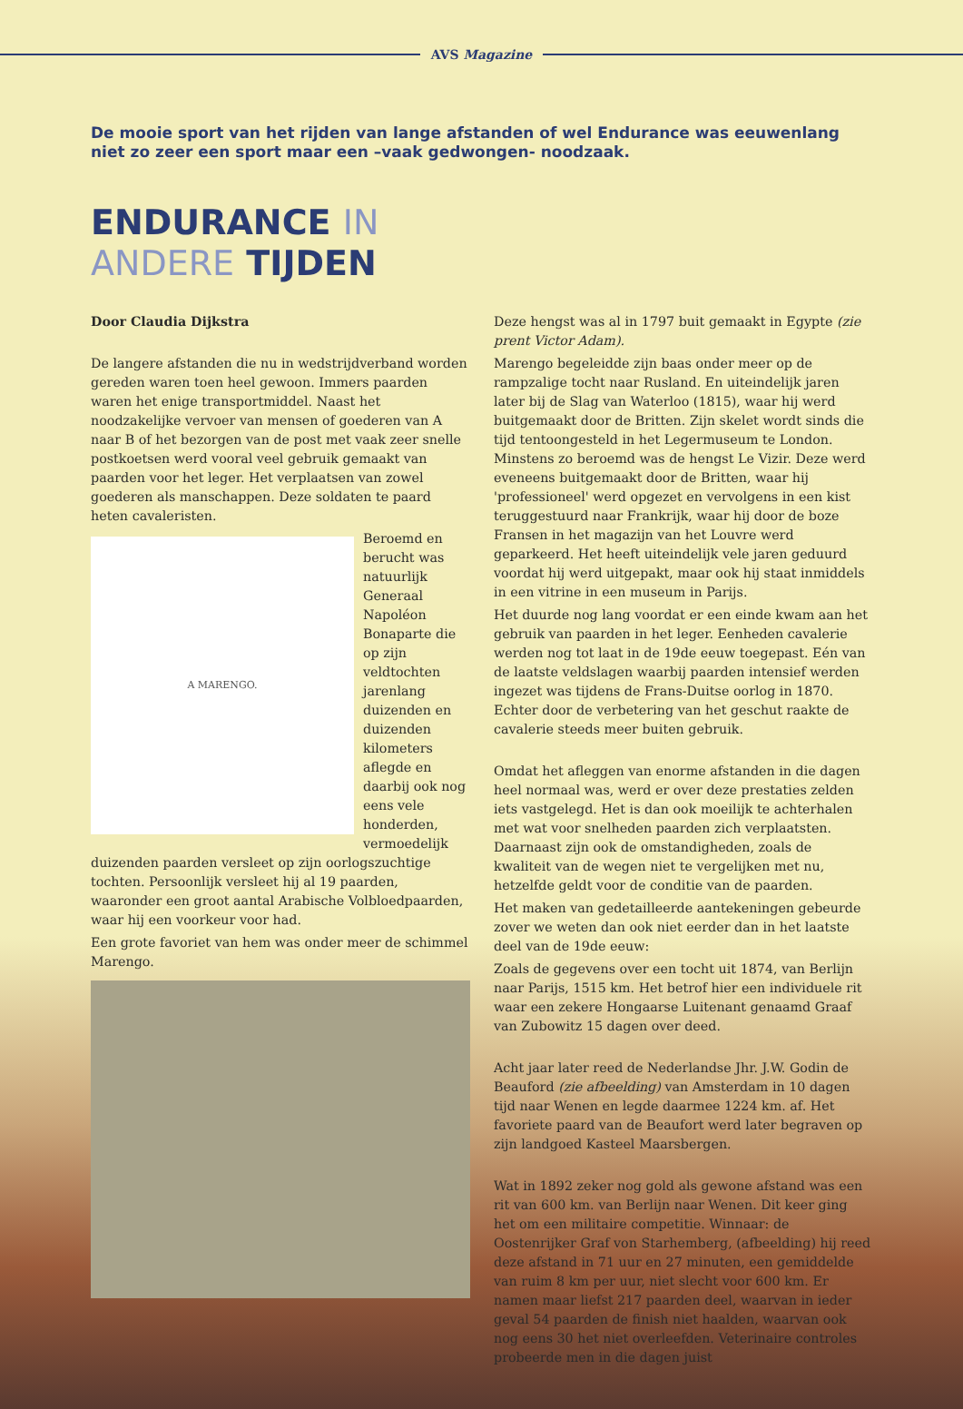AVS Magazine
De mooie sport van het rijden van lange afstanden of wel Endurance was eeuwenlang niet zo zeer een sport maar een –vaak gedwongen- noodzaak.
ENDURANCE IN
ANDERE TIJDEN
Door Claudia Dijkstra
De langere afstanden die nu in wedstrijdverband worden gereden waren toen heel gewoon. Immers paarden waren het enige transportmiddel. Naast het noodzakelijke vervoer van mensen of goederen van A naar B of het bezorgen van de post met vaak zeer snelle postkoetsen werd vooral veel gebruik gemaakt van paarden voor het leger. Het verplaatsen van zowel goederen als manschappen. Deze soldaten te paard heten cavaleristen.
A MARENGO.
Beroemd en berucht was natuurlijk Generaal Napoléon Bonaparte die op zijn veldtochten jarenlang duizenden en duizenden kilometers aflegde en daarbij ook nog eens vele honderden, vermoedelijk duizenden paarden versleet op zijn oorlogszuchtige tochten. Persoonlijk versleet hij al 19 paarden, waaronder een groot aantal Arabische Volbloedpaarden, waar hij een voorkeur voor had.
Een grote favoriet van hem was onder meer de schimmel Marengo.
Deze hengst was al in 1797 buit gemaakt in Egypte (zie prent Victor Adam).
Marengo begeleidde zijn baas onder meer op de rampzalige tocht naar Rusland. En uiteindelijk jaren later bij de Slag van Waterloo (1815), waar hij werd buitgemaakt door de Britten. Zijn skelet wordt sinds die tijd tentoongesteld in het Legermuseum te London. Minstens zo beroemd was de hengst Le Vizir. Deze werd eveneens buitgemaakt door de Britten, waar hij 'professioneel' werd opgezet en vervolgens in een kist teruggestuurd naar Frankrijk, waar hij door de boze Fransen in het magazijn van het Louvre werd geparkeerd. Het heeft uiteindelijk vele jaren geduurd voordat hij werd uitgepakt, maar ook hij staat inmiddels in een vitrine in een museum in Parijs.
Het duurde nog lang voordat er een einde kwam aan het gebruik van paarden in het leger. Eenheden cavalerie werden nog tot laat in de 19de eeuw toegepast. Eén van de laatste veldslagen waarbij paarden intensief werden ingezet was tijdens de Frans-Duitse oorlog in 1870. Echter door de verbetering van het geschut raakte de cavalerie steeds meer buiten gebruik.
Omdat het afleggen van enorme afstanden in die dagen heel normaal was, werd er over deze prestaties zelden iets vastgelegd. Het is dan ook moeilijk te achterhalen met wat voor snelheden paarden zich verplaatsten. Daarnaast zijn ook de omstandigheden, zoals de kwaliteit van de wegen niet te vergelijken met nu, hetzelfde geldt voor de conditie van de paarden.
Het maken van gedetailleerde aantekeningen gebeurde zover we weten dan ook niet eerder dan in het laatste deel van de 19de eeuw:
Zoals de gegevens over een tocht uit 1874, van Berlijn naar Parijs, 1515 km. Het betrof hier een individuele rit waar een zekere Hongaarse Luitenant genaamd Graaf van Zubowitz 15 dagen over deed.
Acht jaar later reed de Nederlandse Jhr. J.W. Godin de Beauford (zie afbeelding) van Amsterdam in 10 dagen tijd naar Wenen en legde daarmee 1224 km. af. Het favoriete paard van de Beaufort werd later begraven op zijn landgoed Kasteel Maarsbergen.
Wat in 1892 zeker nog gold als gewone afstand was een rit van 600 km. van Berlijn naar Wenen. Dit keer ging het om een militaire competitie. Winnaar: de Oostenrijker Graf von Starhemberg, (afbeelding) hij reed deze afstand in 71 uur en 27 minuten, een gemiddelde van ruim 8 km per uur, niet slecht voor 600 km. Er namen maar liefst 217 paarden deel, waarvan in ieder geval 54 paarden de finish niet haalden, waarvan ook nog eens 30 het niet overleefden. Veterinaire controles probeerde men in die dagen juist